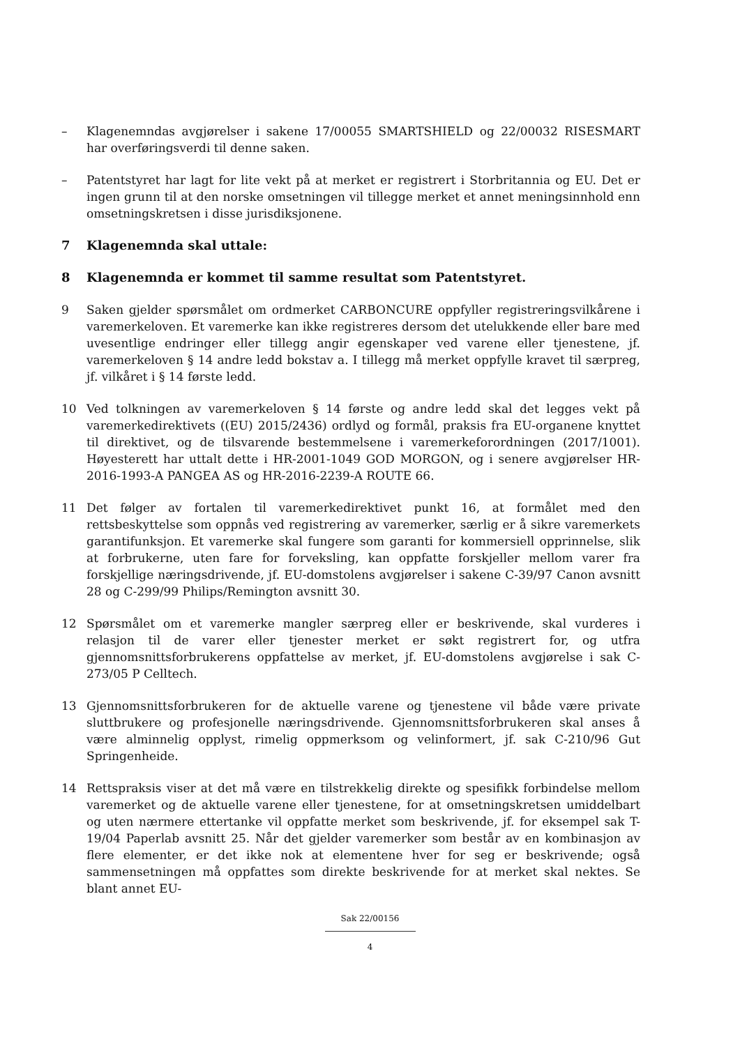– Klagenemndas avgjørelser i sakene 17/00055 SMARTSHIELD og 22/00032 RISESMART har overføringsverdi til denne saken.
– Patentstyret har lagt for lite vekt på at merket er registrert i Storbritannia og EU. Det er ingen grunn til at den norske omsetningen vil tillegge merket et annet meningsinnhold enn omsetningskretsen i disse jurisdiksjonene.
7 Klagenemnda skal uttale:
8 Klagenemnda er kommet til samme resultat som Patentstyret.
9 Saken gjelder spørsmålet om ordmerket CARBONCURE oppfyller registreringsvilkårene i varemerkeloven. Et varemerke kan ikke registreres dersom det utelukkende eller bare med uvesentlige endringer eller tillegg angir egenskaper ved varene eller tjenestene, jf. varemerkeloven § 14 andre ledd bokstav a. I tillegg må merket oppfylle kravet til særpreg, jf. vilkåret i § 14 første ledd.
10 Ved tolkningen av varemerkeloven § 14 første og andre ledd skal det legges vekt på varemerkedirektivets ((EU) 2015/2436) ordlyd og formål, praksis fra EU-organene knyttet til direktivet, og de tilsvarende bestemmelsene i varemerkeforordningen (2017/1001). Høyesterett har uttalt dette i HR-2001-1049 GOD MORGON, og i senere avgjørelser HR-2016-1993-A PANGEA AS og HR-2016-2239-A ROUTE 66.
11 Det følger av fortalen til varemerkedirektivet punkt 16, at formålet med den rettsbeskyttelse som oppnås ved registrering av varemerker, særlig er å sikre varemerkets garantifunksjon. Et varemerke skal fungere som garanti for kommersiell opprinnelse, slik at forbrukerne, uten fare for forveksling, kan oppfatte forskjeller mellom varer fra forskjellige næringsdrivende, jf. EU-domstolens avgjørelser i sakene C-39/97 Canon avsnitt 28 og C-299/99 Philips/Remington avsnitt 30.
12 Spørsmålet om et varemerke mangler særpreg eller er beskrivende, skal vurderes i relasjon til de varer eller tjenester merket er søkt registrert for, og utfra gjennomsnittsforbrukerens oppfattelse av merket, jf. EU-domstolens avgjørelse i sak C-273/05 P Celltech.
13 Gjennomsnittsforbrukeren for de aktuelle varene og tjenestene vil både være private sluttbrukere og profesjonelle næringsdrivende. Gjennomsnittsforbrukeren skal anses å være alminnelig opplyst, rimelig oppmerksom og velinformert, jf. sak C-210/96 Gut Springenheide.
14 Rettspraksis viser at det må være en tilstrekkelig direkte og spesifikk forbindelse mellom varemerket og de aktuelle varene eller tjenestene, for at omsetningskretsen umiddelbart og uten nærmere ettertanke vil oppfatte merket som beskrivende, jf. for eksempel sak T-19/04 Paperlab avsnitt 25. Når det gjelder varemerker som består av en kombinasjon av flere elementer, er det ikke nok at elementene hver for seg er beskrivende; også sammensetningen må oppfattes som direkte beskrivende for at merket skal nektes. Se blant annet EU-
Sak 22/00156
4